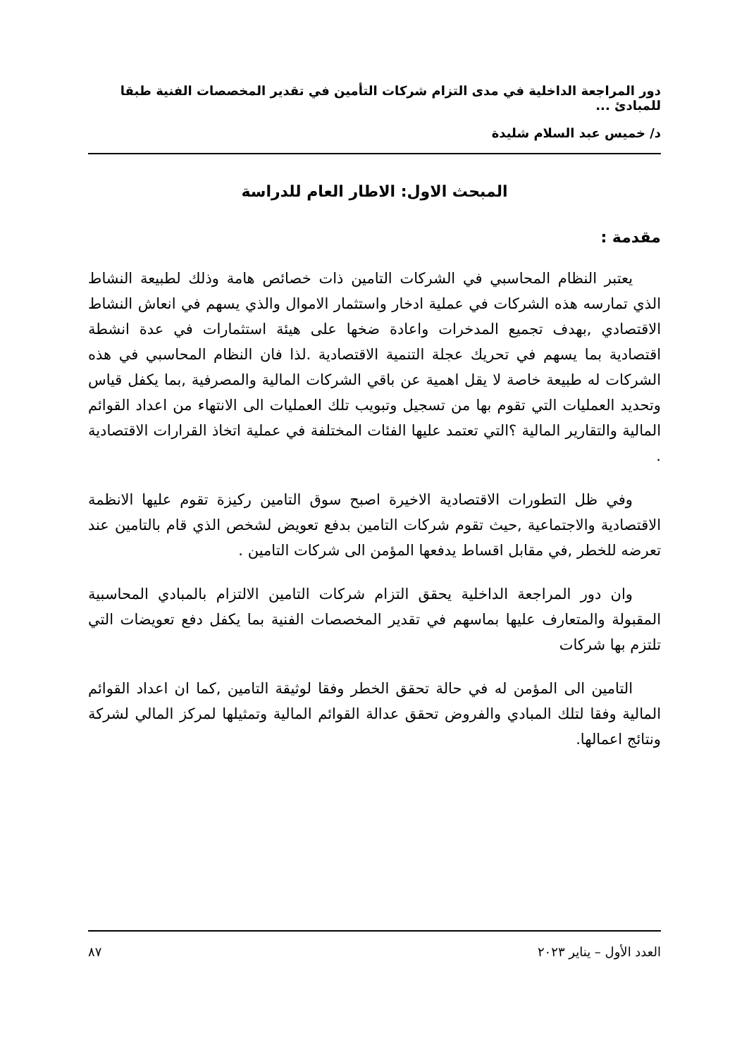دور المراجعة الداخلية في مدى التزام شركات التأمين في تقدير المخصصات الفنية طبقا للمبادئ ...
د/ خميس عبد السلام شليدة
المبحث الاول: الاطار العام للدراسة
مقدمة :
يعتبر النظام المحاسبي في الشركات التامين ذات خصائص هامة وذلك لطبيعة النشاط الذي تمارسه هذه الشركات في عملية ادخار واستثمار الاموال والذي يسهم في انعاش النشاط الاقتصادي ,بهدف تجميع المدخرات واعادة ضخها على هيئة استثمارات في عدة انشطة اقتصادية بما يسهم في تحريك عجلة التنمية الاقتصادية .لذا فان النظام المحاسبي في هذه الشركات له طبيعة خاصة لا يقل اهمية عن باقي الشركات المالية والمصرفية ,بما يكفل قياس وتحديد العمليات التي تقوم بها من تسجيل وتبويب تلك العمليات الى الانتهاء من اعداد القوائم المالية والتقارير المالية ؟التي تعتمد عليها الفئات المختلفة في عملية اتخاذ القرارات الاقتصادية .
وفي ظل التطورات الاقتصادية الاخيرة اصبح سوق التامين ركيزة تقوم عليها الانظمة الاقتصادية والاجتماعية ,حيث تقوم شركات التامين بدفع تعويض لشخص الذي قام بالتامين عند تعرضه للخطر ,في مقابل اقساط يدفعها المؤمن الى شركات التامين .
وان دور المراجعة الداخلية يحقق التزام شركات التامين الالتزام بالمبادي المحاسبية المقبولة والمتعارف عليها بماسهم في تقدير المخصصات الفنية بما يكفل دفع تعويضات التي تلتزم بها شركات
التامين الى المؤمن له في حالة تحقق الخطر وفقا لوثيقة التامين ,كما ان اعداد القوائم المالية وفقا لتلك المبادي والفروض تحقق عدالة القوائم المالية وتمثيلها لمركز المالي لشركة ونتائج اعمالها.
العدد الأول – يناير ٢٠٢٣ ٨٧